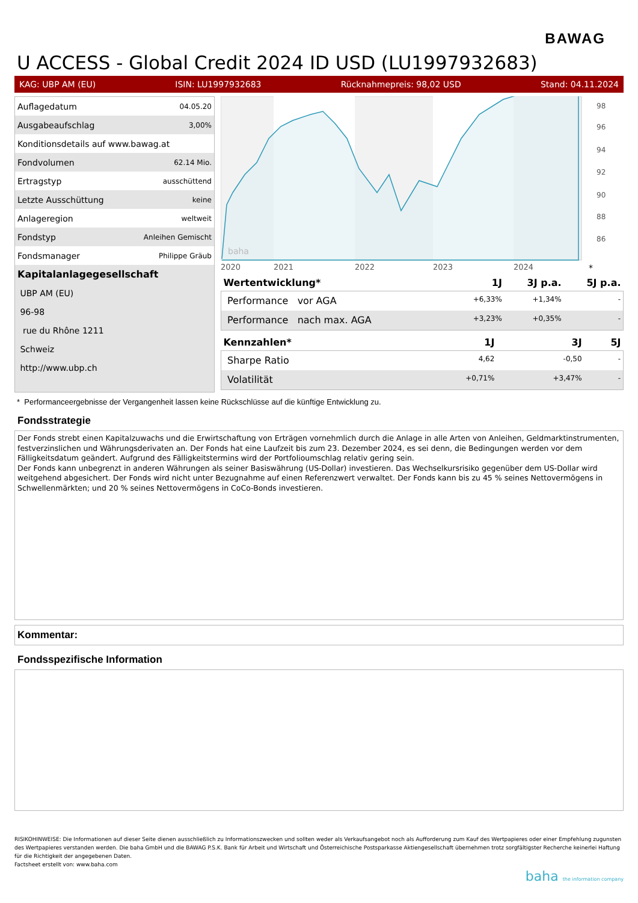BAWAG
U ACCESS - Global Credit 2024 ID USD (LU1997932683)
KAG: UBP AM (EU) ISIN: LU1997932683 Rücknahmepreis: 98,02 USD Stand: 04.11.2024
| Auflagedatum | 04.05.20 |
| Ausgabeaufschlag | 3,00% |
| Konditionsdetails auf www.bawag.at | |
| Fondvolumen | 62.14 Mio. |
| Ertragstyp | ausschüttend |
| Letzte Ausschüttung | keine |
| Anlageregion | weltweit |
| Fondstyp | Anleihen Gemischt |
| Fondsmanager | Philippe Gräub |
| Kapitalanlagegesellschaft | |
| UBP AM (EU) | |
| 96-98 | |
| rue du Rhône 1211 | |
| Schweiz | |
| http://www.ubp.ch | |
2020
2021
2022
2023
2024
98
96
94
92
90
88
86
baha
*
| Wertentwicklung* | 1J | 3J p.a. | 5J p.a. |
| --- | --- | --- | --- |
| Performance vor AGA | +6,33% | +1,34% | - |
| Performance nach max. AGA | +3,23% | +0,35% | - |
| Kennzahlen* | 1J | 3J | 5J |
| --- | --- | --- | --- |
| Sharpe Ratio | 4,62 | -0,50 | - |
| Volatilität | +0,71% | +3,47% | - |
* Performanceergebnisse der Vergangenheit lassen keine Rückschlüsse auf die künftige Entwicklung zu.
Fondsstrategie
Der Fonds strebt einen Kapitalzuwachs und die Erwirtschaftung von Erträgen vornehmlich durch die Anlage in alle Arten von Anleihen, Geldmarktinstrumenten, festverzinslichen und Währungsderivaten an. Der Fonds hat eine Laufzeit bis zum 23. Dezember 2024, es sei denn, die Bedingungen werden vor dem Fälligkeitsdatum geändert. Aufgrund des Fälligkeitstermins wird der Portfolioumschlag relativ gering sein.
Der Fonds kann unbegrenzt in anderen Währungen als seiner Basiswährung (US-Dollar) investieren. Das Wechselkursrisiko gegenüber dem US-Dollar wird weitgehend abgesichert. Der Fonds wird nicht unter Bezugnahme auf einen Referenzwert verwaltet. Der Fonds kann bis zu 45 % seines Nettovermögens in Schwellenmärkten; und 20 % seines Nettovermögens in CoCo-Bonds investieren.
Kommentar:
Fondsspezifische Information
RISIKOHINWEISE: Die Informationen auf dieser Seite dienen ausschließlich zu Informationszwecken und sollten weder als Verkaufsangebot noch als Aufforderung zum Kauf des Wertpapieres oder einer Empfehlung zugunsten des Wertpapieres verstanden werden. Die baha GmbH und die BAWAG P.S.K. Bank für Arbeit und Wirtschaft und Österreichische Postsparkasse Aktiengesellschaft übernehmen trotz sorgfältigster Recherche keinerlei Haftung für die Richtigkeit der angegebenen Daten.
Factsheet erstellt von: www.baha.com
baha the information company